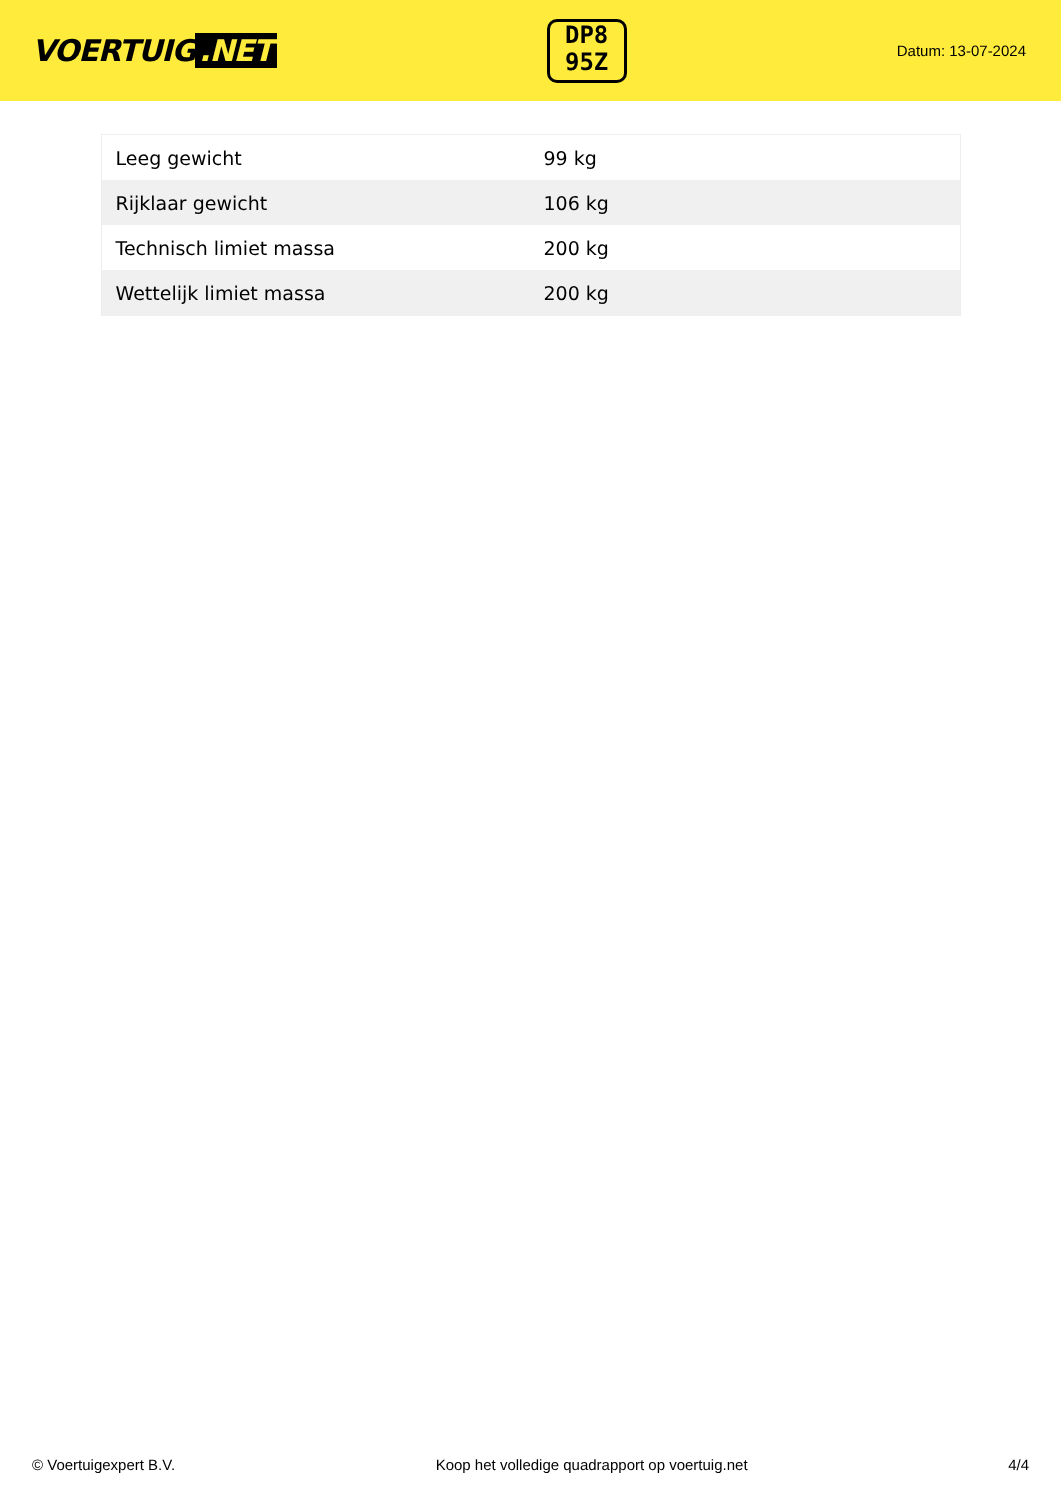VOERTUIG.NET
DP8
95Z
Datum: 13-07-2024
| Leeg gewicht | 99 kg |
| Rijklaar gewicht | 106 kg |
| Technisch limiet massa | 200 kg |
| Wettelijk limiet massa | 200 kg |
© Voertuigexpert B.V. Koop het volledige quadrapport op voertuig.net 4/4